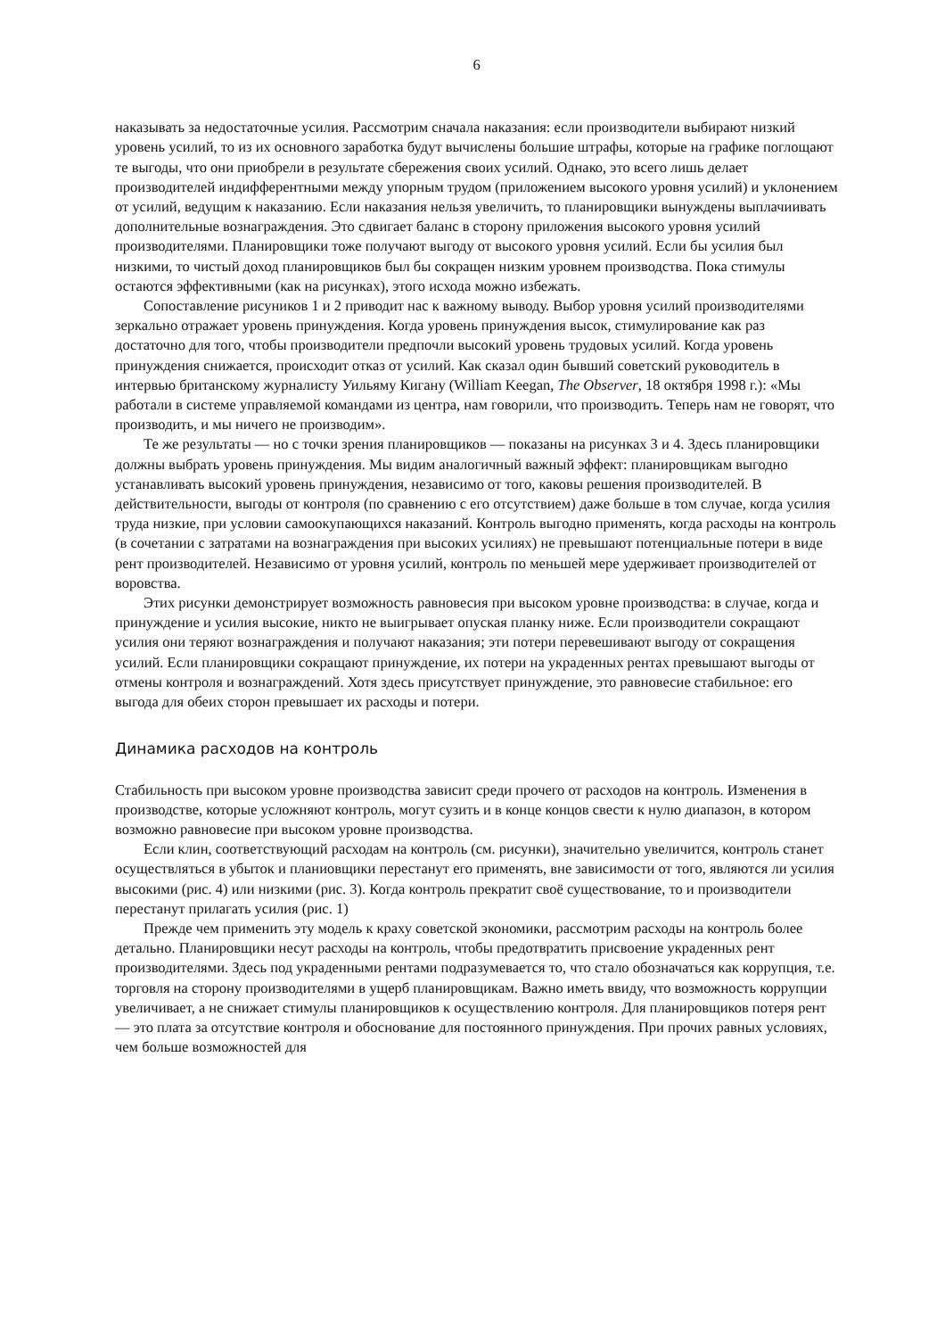6
наказывать за недостаточные усилия. Рассмотрим сначала наказания: если производители выбирают низкий уровень усилий, то из их основного заработка будут вычислены большие штрафы, которые на графике поглощают те выгоды, что они приобрели в результате сбережения своих усилий. Однако, это всего лишь делает производителей индифферентными между упорным трудом (приложением высокого уровня усилий) и уклонением от усилий, ведущим к наказанию. Если наказания нельзя увеличить, то планировщики вынуждены выплачиивать дополнительные вознаграждения. Это сдвигает баланс в сторону приложения высокого уровня усилий производителями. Планировщики тоже получают выгоду от высокого уровня усилий. Если бы усилия был низкими, то чистый доход планировщиков был бы сокращен низким уровнем производства. Пока стимулы остаются эффективными (как на рисунках), этого исхода можно избежать.
Сопоставление рисуников 1 и 2 приводит нас к важному выводу. Выбор уровня усилий производителями зеркально отражает уровень принуждения. Когда уровень принуждения высок, стимулирование как раз достаточно для того, чтобы производители предпочли высокий уровень трудовых усилий. Когда уровень принуждения снижается, происходит отказ от усилий. Как сказал один бывший советский руководитель в интервью британскому журналисту Уильяму Кигану (William Keegan, The Observer, 18 октября 1998 г.): «Мы работали в системе управляемой командами из центра, нам говорили, что производить. Теперь нам не говорят, что производить, и мы ничего не производим».
Те же результаты — но с точки зрения планировщиков — показаны на рисунках 3 и 4. Здесь планировщики должны выбрать уровень принуждения. Мы видим аналогичный важный эффект: планировщикам выгодно устанавливать высокий уровень принуждения, независимо от того, каковы решения производителей. В действительности, выгоды от контроля (по сравнению с его отсутствием) даже больше в том случае, когда усилия труда низкие, при условии самоокупающихся наказаний. Контроль выгодно применять, когда расходы на контроль (в сочетании с затратами на вознаграждения при высоких усилиях) не превышают потенциальные потери в виде рент производителей. Независимо от уровня усилий, контроль по меньшей мере удерживает производителей от воровства.
Этих рисунки демонстрирует возможность равновесия при высоком уровне производства: в случае, когда и принуждение и усилия высокие, никто не выигрывает опуская планку ниже. Если производители сокращают усилия они теряют вознаграждения и получают наказания; эти потери перевешивают выгоду от сокращения усилий. Если планировщики сокращают принуждение, их потери на украденных рентах превышают выгоды от отмены контроля и вознаграждений. Хотя здесь присутствует принуждение, это равновесие стабильное: его выгода для обеих сторон превышает их расходы и потери.
Динамика расходов на контроль
Стабильность при высоком уровне производства зависит среди прочего от расходов на контроль. Изменения в производстве, которые усложняют контроль, могут сузить и в конце концов свести к нулю диапазон, в котором возможно равновесие при высоком уровне производства.
Если клин, соответствующий расходам на контроль (см. рисунки), значительно увеличится, контроль станет осуществляться в убыток и планиовщики перестанут его применять, вне зависимости от того, являются ли усилия высокими (рис. 4) или низкими (рис. 3). Когда контроль прекратит своё существование, то и производители перестанут прилагать усилия (рис. 1)
Прежде чем применить эту модель к краху советской экономики, рассмотрим расходы на контроль более детально. Планировщики несут расходы на контроль, чтобы предотвратить присвоение украденных рент производителями. Здесь под украденными рентами подразумевается то, что стало обозначаться как коррупция, т.е. торговля на сторону производителями в ущерб планировщикам. Важно иметь ввиду, что возможность коррупции увеличивает, а не снижает стимулы планировщиков к осуществлению контроля. Для планировщиков потеря рент — это плата за отсутствие контроля и обоснование для постоянного принуждения. При прочих равных условиях, чем больше возможностей для